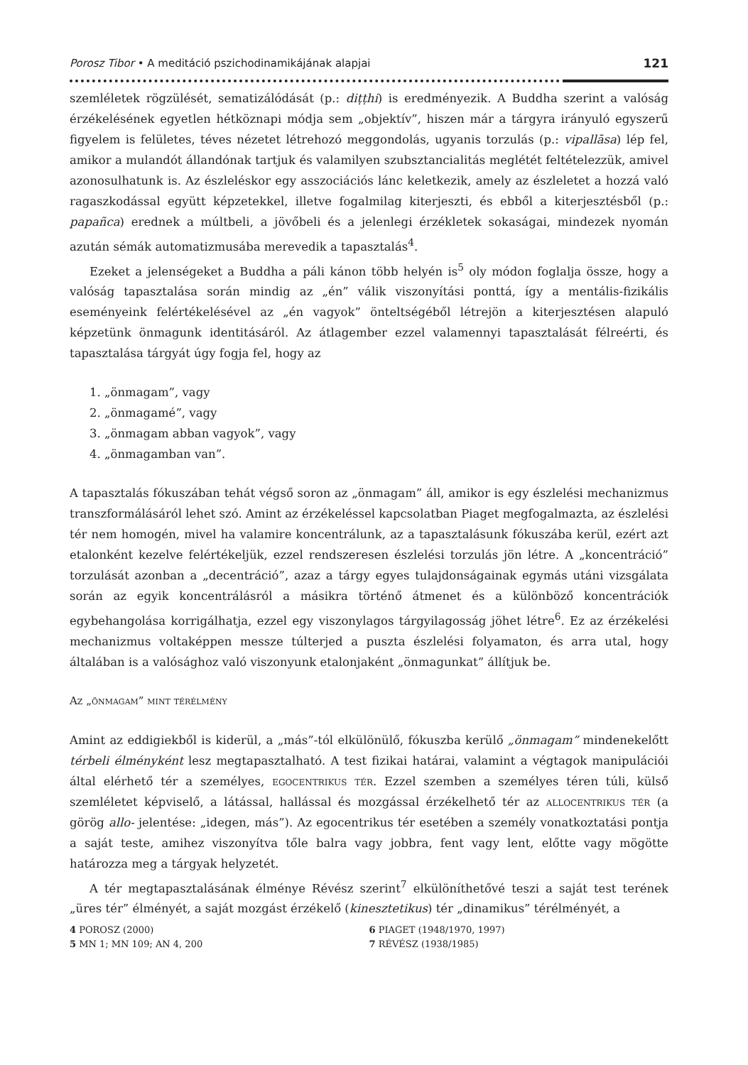Porosz Tibor • A meditáció pszichodinamikájának alapjai 121
szemléletek rögzülését, sematizálódását (p.: diṭṭhi) is eredményezik. A Buddha szerint a valóság érzékelésének egyetlen hétköznapi módja sem „objektív”, hiszen már a tárgyra irányuló egyszerű figyelem is felületes, téves nézetet létrehozó meggondolás, ugyanis torzulás (p.: vipallāsa) lép fel, amikor a mulandót állandónak tartjuk és valamilyen szubsztancialitás meglétét feltételezzük, amivel azonosulhatunk is. Az észleléskor egy asszociációs lánc keletkezik, amely az észleletet a hozzá való ragaszkodással együtt képzetekkel, illetve fogalmilag kiterjeszti, és ebből a kiterjesztésből (p.: papañca) erednek a múltbeli, a jövőbeli és a jelenlegi érzékletek sokaságai, mindezek nyomán azután sémák automatizmusába merevedik a tapasztalás<sup>4</sup>.
Ezeket a jelenségeket a Buddha a páli kánon több helyén is<sup>5</sup> oly módon foglalja össze, hogy a valóság tapasztalása során mindig az „én” válik viszonyítási ponttá, így a mentális-fizikális eseményeink felértékelésével az „én vagyok” önteltségéből létrejön a kiterjesztésen alapuló képzetünk önmagunk identitásáról. Az átlagember ezzel valamennyi tapasztalását félreérti, és tapasztalása tárgyát úgy fogja fel, hogy az
1. „önmagam”, vagy
2. „önmagamé”, vagy
3. „önmagam abban vagyok”, vagy
4. „önmagamban van”.
A tapasztalás fókuszában tehát végső soron az „önmagam” áll, amikor is egy észlelési mechanizmus transzformálásáról lehet szó. Amint az érzékeléssel kapcsolatban Piaget megfogalmazta, az észlelési tér nem homogén, mivel ha valamire koncentrálunk, az a tapasztalásunk fókuszába kerül, ezért azt etalonként kezelve felértékeljük, ezzel rendszeresen észlelési torzulás jön létre. A „koncentráció” torzulását azonban a „decentráció”, azaz a tárgy egyes tulajdonságainak egymás utáni vizsgálata során az egyik koncentrálásról a másikra történő átmenet és a különböző koncentrációk egybehangolása korrigálhatja, ezzel egy viszonylagos tárgyilagosság jöhet létre<sup>6</sup>. Ez az érzékelési mechanizmus voltaképpen messze túlterjed a puszta észlelési folyamaton, és arra utal, hogy általában is a valósághoz való viszonyunk etalonjaként „önmagunkat” állítjuk be.
Az „önmagam” mint térélmény
Amint az eddigiekből is kiderül, a „más”-tól elkülönülő, fókuszba kerülő „önmagam” mindenekelőtt térbeli élményként lesz megtapasztalható. A test fizikai határai, valamint a végtagok manipulációi által elérhető tér a személyes, egocentrikus tér. Ezzel szemben a személyes téren túli, külső szemléletet képviselő, a látással, hallással és mozgással érzékelhető tér az allocentrikus tér (a görög allo- jelentése: „idegen, más”). Az egocentrikus tér esetében a személy vonatkoztatási pontja a saját teste, amihez viszonyítva tőle balra vagy jobbra, fent vagy lent, előtte vagy mögötte határozza meg a tárgyak helyzetét.
A tér megtapasztalásának élménye Révész szerint<sup>7</sup> elkülöníthetővé teszi a saját test terének „üres tér” élményét, a saját mozgást érzékelő (kinesztetikus) tér „dinamikus” térélményét, a
4 POROSZ (2000)
5 MN 1; MN 109; AN 4, 200
6 PIAGET (1948/1970, 1997)
7 RÉVÉSZ (1938/1985)